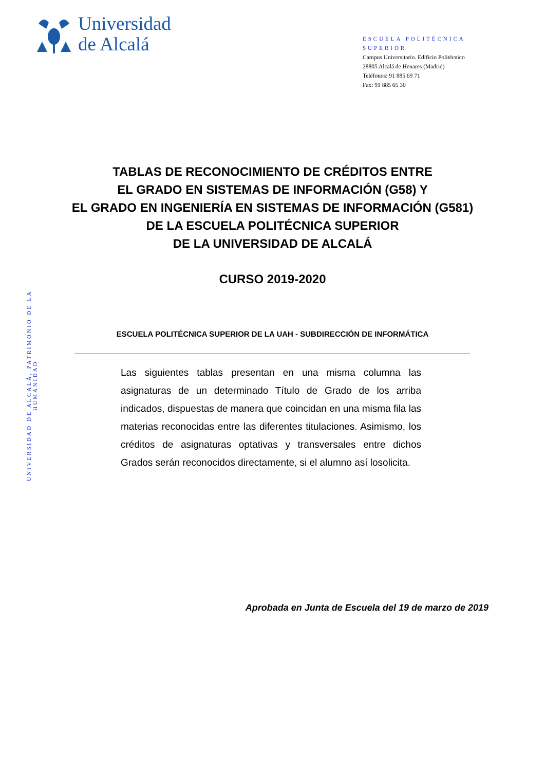Universidad
de Alcalá
ESCUELA POLITÉCNICA SUPERIOR
Campus Universitario. Edificio Politécnico
28805 Alcalá de Henares (Madrid)
Teléfonos: 91 885 69 71
Fax: 91 885 65 30
UNIVERSIDAD DE ALCALÁ, PATRIMONIO DE LA HUMANIDAD
TABLAS DE RECONOCIMIENTO DE CRÉDITOS ENTRE
EL GRADO EN SISTEMAS DE INFORMACIÓN (G58) Y
EL GRADO EN INGENIERÍA EN SISTEMAS DE INFORMACIÓN (G581)
DE LA ESCUELA POLITÉCNICA SUPERIOR
DE LA UNIVERSIDAD DE ALCALÁ
CURSO 2019-2020
ESCUELA POLITÉCNICA SUPERIOR DE LA UAH - SUBDIRECCIÓN DE INFORMÁTICA
Las siguientes tablas presentan en una misma columna las asignaturas de un determinado Título de Grado de los arriba indicados, dispuestas de manera que coincidan en una misma fila las materias reconocidas entre las diferentes titulaciones. Asimismo, los créditos de asignaturas optativas y transversales entre dichos Grados serán reconocidos directamente, si el alumno así losolicita.
Aprobada en Junta de Escuela del 19 de marzo de 2019